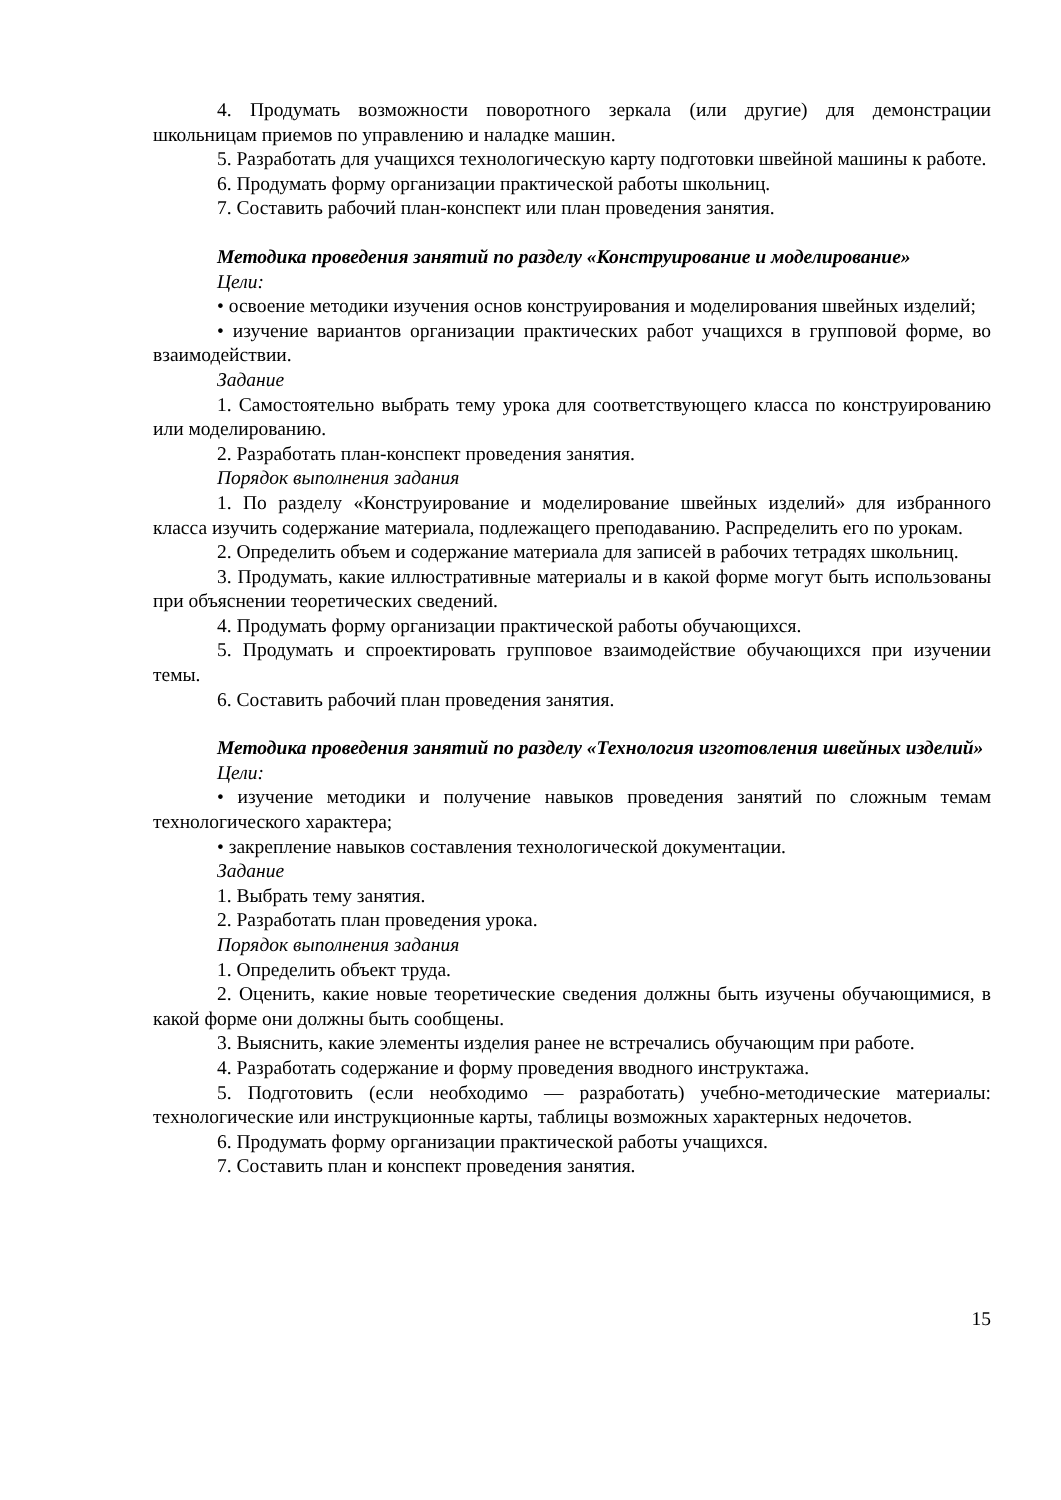4. Продумать возможности поворотного зеркала (или другие) для демонстрации школьницам приемов по управлению и наладке машин.
5. Разработать для учащихся технологическую карту подготовки швейной машины к работе.
6. Продумать форму организации практической работы школьниц.
7. Составить рабочий план-конспект или план проведения занятия.
Методика проведения занятий по разделу «Конструирование и моделирование»
Цели:
• освоение методики изучения основ конструирования и моделирования швейных изделий;
• изучение вариантов организации практических работ учащихся в групповой форме, во взаимодействии.
Задание
1. Самостоятельно выбрать тему урока для соответствующего класса по конструированию или моделированию.
2. Разработать план-конспект проведения занятия.
Порядок выполнения задания
1. По разделу «Конструирование и моделирование швейных изделий» для избранного класса изучить содержание материала, подлежащего преподаванию. Распределить его по урокам.
2. Определить объем и содержание материала для записей в рабочих тетрадях школьниц.
3. Продумать, какие иллюстративные материалы и в какой форме могут быть использованы при объяснении теоретических сведений.
4. Продумать форму организации практической работы обучающихся.
5. Продумать и спроектировать групповое взаимодействие обучающихся при изучении темы.
6. Составить рабочий план проведения занятия.
Методика проведения занятий по разделу «Технология изготовления швейных изделий»
Цели:
• изучение методики и получение навыков проведения занятий по сложным темам технологического характера;
• закрепление навыков составления технологической документации.
Задание
1. Выбрать тему занятия.
2. Разработать план проведения урока.
Порядок выполнения задания
1. Определить объект труда.
2. Оценить, какие новые теоретические сведения должны быть изучены обучающимися, в какой форме они должны быть сообщены.
3. Выяснить, какие элементы изделия ранее не встречались обучающим при работе.
4. Разработать содержание и форму проведения вводного инструктажа.
5. Подготовить (если необходимо — разработать) учебно-методические материалы: технологические или инструкционные карты, таблицы возможных характерных недочетов.
6. Продумать форму организации практической работы учащихся.
7. Составить план и конспект проведения занятия.
15